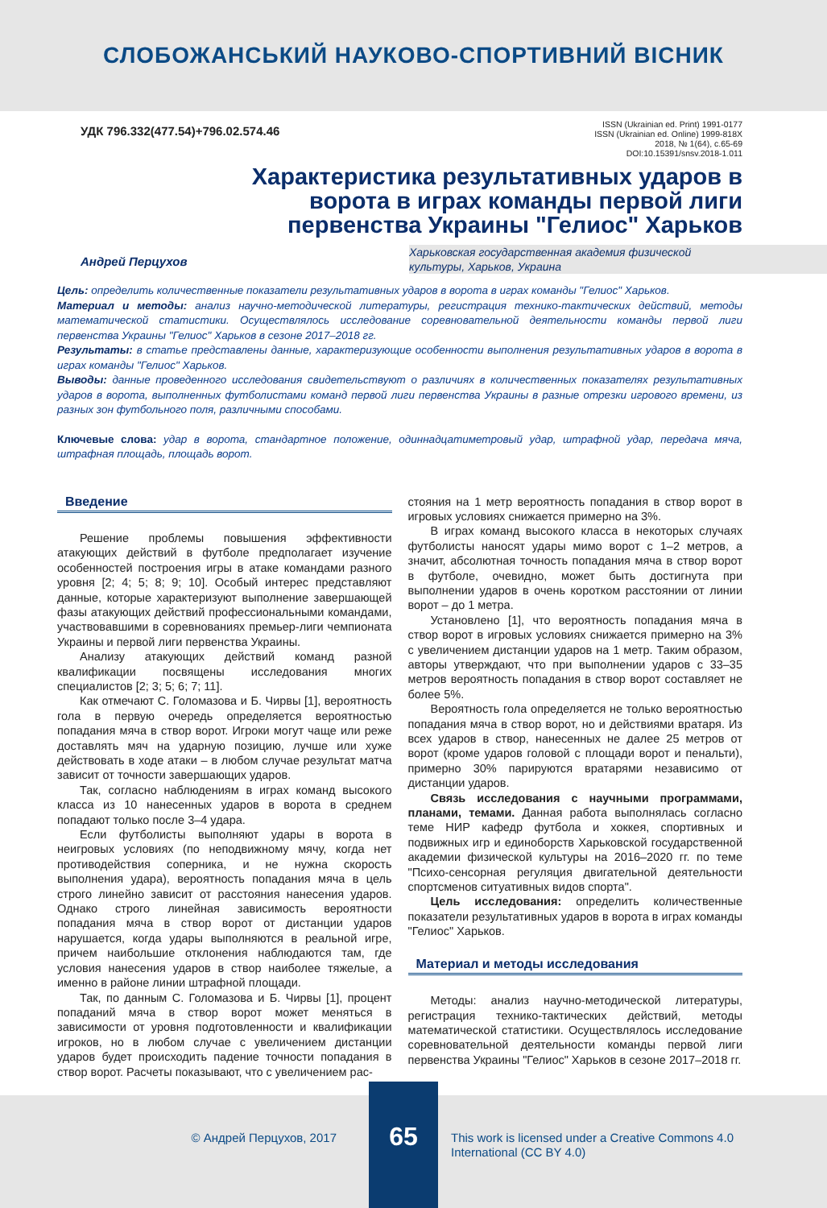СЛОБОЖАНСЬКИЙ НАУКОВО-СПОРТИВНИЙ ВІСНИК
УДК 796.332(477.54)+796.02.574.46
ISSN (Ukrainian ed. Print) 1991-0177
ISSN (Ukrainian ed. Online) 1999-818X
2018, № 1(64), с.65-69
DOI:10.15391/snsv.2018-1.011
Характеристика результативных ударов в ворота в играх команды первой лиги первенства Украины "Гелиос" Харьков
Андрей Перцухов
Харьковская государственная академия физической
культуры, Харьков, Украина
Цель: определить количественные показатели результативных ударов в ворота в играх команды "Гелиос" Харьков.
Материал и методы: анализ научно-методической литературы, регистрация технико-тактических действий, методы математической статистики. Осуществлялось исследование соревновательной деятельности команды первой лиги первенства Украины "Гелиос" Харьков в сезоне 2017–2018 гг.
Результаты: в статье представлены данные, характеризующие особенности выполнения результативных ударов в ворота в играх команды "Гелиос" Харьков.
Выводы: данные проведенного исследования свидетельствуют о различиях в количественных показателях результативных ударов в ворота, выполненных футболистами команд первой лиги первенства Украины в разные отрезки игрового времени, из разных зон футбольного поля, различными способами.
Ключевые слова: удар в ворота, стандартное положение, одиннадцатиметровый удар, штрафной удар, передача мяча, штрафная площадь, площадь ворот.
Введение
Решение проблемы повышения эффективности атакующих действий в футболе предполагает изучение особенностей построения игры в атаке командами разного уровня [2; 4; 5; 8; 9; 10]. Особый интерес представляют данные, которые характеризуют выполнение завершающей фазы атакующих действий профессиональными командами, участвовавшими в соревнованиях премьер-лиги чемпионата Украины и первой лиги первенства Украины.
Анализу атакующих действий команд разной квалификации посвящены исследования многих специалистов [2; 3; 5; 6; 7; 11].
Как отмечают С. Голомазова и Б. Чирвы [1], вероятность гола в первую очередь определяется вероятностью попадания мяча в створ ворот. Игроки могут чаще или реже доставлять мяч на ударную позицию, лучше или хуже действовать в ходе атаки – в любом случае результат матча зависит от точности завершающих ударов.
Так, согласно наблюдениям в играх команд высокого класса из 10 нанесенных ударов в ворота в среднем попадают только после 3–4 удара.
Если футболисты выполняют удары в ворота в неигровых условиях (по неподвижному мячу, когда нет противодействия соперника, и не нужна скорость выполнения удара), вероятность попадания мяча в цель строго линейно зависит от расстояния нанесения ударов. Однако строго линейная зависимость вероятности попадания мяча в створ ворот от дистанции ударов нарушается, когда удары выполняются в реальной игре, причем наибольшие отклонения наблюдаются там, где условия нанесения ударов в створ наиболее тяжелые, а именно в районе линии штрафной площади.
Так, по данным С. Голомазова и Б. Чирвы [1], процент попаданий мяча в створ ворот может меняться в зависимости от уровня подготовленности и квалификации игроков, но в любом случае с увеличением дистанции ударов будет происходить падение точности попадания в створ ворот. Расчеты показывают, что с увеличением рас-
стояния на 1 метр вероятность попадания в створ ворот в игровых условиях снижается примерно на 3%.
В играх команд высокого класса в некоторых случаях футболисты наносят удары мимо ворот с 1–2 метров, а значит, абсолютная точность попадания мяча в створ ворот в футболе, очевидно, может быть достигнута при выполнении ударов в очень коротком расстоянии от линии ворот – до 1 метра.
Установлено [1], что вероятность попадания мяча в створ ворот в игровых условиях снижается примерно на 3% с увеличением дистанции ударов на 1 метр. Таким образом, авторы утверждают, что при выполнении ударов с 33–35 метров вероятность попадания в створ ворот составляет не более 5%.
Вероятность гола определяется не только вероятностью попадания мяча в створ ворот, но и действиями вратаря. Из всех ударов в створ, нанесенных не далее 25 метров от ворот (кроме ударов головой с площади ворот и пенальти), примерно 30% парируются вратарями независимо от дистанции ударов.
Связь исследования с научными программами, планами, темами. Данная работа выполнялась согласно теме НИР кафедр футбола и хоккея, спортивных и подвижных игр и единоборств Харьковской государственной академии физической культуры на 2016–2020 гг. по теме "Психо-сенсорная регуляция двигательной деятельности спортсменов ситуативных видов спорта".
Цель исследования: определить количественные показатели результативных ударов в ворота в играх команды "Гелиос" Харьков.
Материал и методы исследования
Методы: анализ научно-методической литературы, регистрация технико-тактических действий, методы математической статистики. Осуществлялось исследование соревновательной деятельности команды первой лиги первенства Украины "Гелиос" Харьков в сезоне 2017–2018 гг.
© Андрей Перцухов, 2017
65
This work is licensed under a Creative Commons 4.0
International (CC BY 4.0)